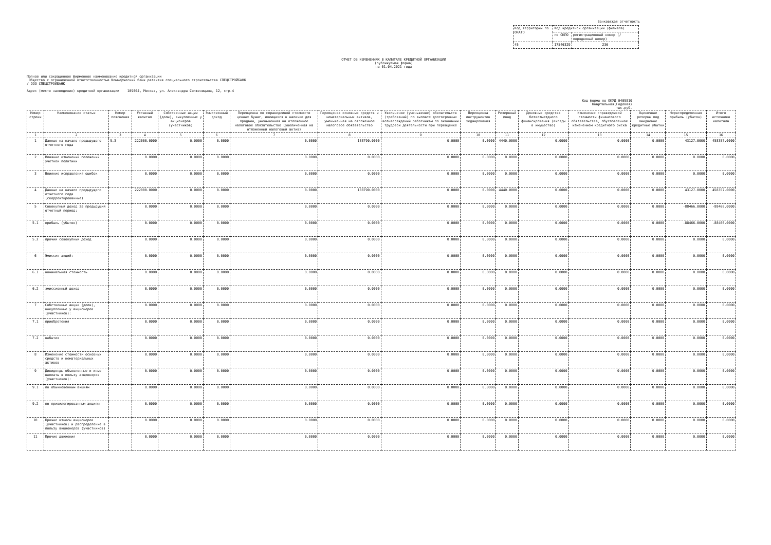Банковская отчетность
| Код территории по ОКАТО | Код кредитной организации (филиала) | |
| | по ОКПО | регистрационный номер (/порядковый номер) |
| 45 | 17546329 | 236 |
ОТЧЕТ ОБ ИЗМЕНЕНИЯХ В КАПИТАЛЕ КРЕДИТНОЙ ОРГАНИЗАЦИИ
(публикуемая форма)
на 01.04.2021 года
Полное или сокращенное фирменное наименование кредитной организации
Общество с ограниченной ответственностью Коммерческий банк развития специального строительства СПЕЦСТРОЙБАНК
/ ООО СПЕЦСТРОЙБАНК
Адрес (место нахождения) кредитной организации 109004, Москва, ул. Александра Солженицына, 12, стр.4
Код формы по ОКУД 0409810
Квартальная(Годовая)
тыс.руб.
| Номер строки | Наименование статьи | Номер пояснения | Уставный капитал | Собственные акции (доли), выкупленные у акционеров (участников) | Эмиссионный доход | Переоценка по справедливой стоимости ценных бумаг, имеющихся в наличии для продажи, уменьшенная на отложенное налоговое обязательство (увеличенная на отложенный налоговый актив) | Переоценка основных средств и нематериальных активов, уменьшенная на отложенное налоговое обязательство | Увеличение (уменьшение) обязательств (требований) по выплате долгосрочных вознаграждений работникам по окончании трудовой деятельности при переоценке | Переоценка инструментов хеджирования | Резервный фонд | Денежные средства безвозмездного финансирования (вклады в имущество) | Изменение справедливой стоимости финансового обязательства, обусловленное изменением кредитного риска | Оценочные резервы под ожидаемые кредитные убытки | Нераспределенная прибыль (убыток) | Итого источники капитала |
| --- | --- | --- | --- | --- | --- | --- | --- | --- | --- | --- | --- | --- | --- | --- | --- |
| 1 | 2 | 3 | 4 | 5 | 6 | 7 | 8 | 9 | 10 | 11 | 12 | 13 | 14 | 15 | 16 |
| 1 | Данные на начало предыдущего отчетного года | 9.3 | 222000.0000 | 0.0000 | 0.0000 | 0.0000 | 188790.0000 | 0.0000 | 0.0000 | 4440.0000 | 0.0000 | 0.0000 | 0.0000 | 43127.0000 | 458357.0000 |
| 2 | Влияние изменений положений учетной политики | | 0.0000 | 0.0000 | 0.0000 | 0.0000 | 0.0000 | 0.0000 | 0.0000 | 0.0000 | 0.0000 | 0.0000 | 0.0000 | 0.0000 | 0.0000 |
| 3 | Влияние исправления ошибок | | 0.0000 | 0.0000 | 0.0000 | 0.0000 | 0.0000 | 0.0000 | 0.0000 | 0.0000 | 0.0000 | 0.0000 | 0.0000 | 0.0000 | 0.0000 |
| 4 | Данные на начало предыдущего отчетного года (скорректированные) | | 222000.0000 | 0.0000 | 0.0000 | 0.0000 | 188790.0000 | 0.0000 | 0.0000 | 4440.0000 | 0.0000 | 0.0000 | 0.0000 | 43127.0000 | 458357.0000 |
| 5 | Совокупный доход за предыдущий отчетный период: | | 0.0000 | 0.0000 | 0.0000 | 0.0000 | 0.0000 | 0.0000 | 0.0000 | 0.0000 | 0.0000 | 0.0000 | 0.0000 | -88466.0000 | -88466.0000 |
| 5.1 | прибыль (убыток) | | 0.0000 | 0.0000 | 0.0000 | 0.0000 | 0.0000 | 0.0000 | 0.0000 | 0.0000 | 0.0000 | 0.0000 | 0.0000 | -88466.0000 | -88466.0000 |
| 5.2 | прочий совокупный доход | | 0.0000 | 0.0000 | 0.0000 | 0.0000 | 0.0000 | 0.0000 | 0.0000 | 0.0000 | 0.0000 | 0.0000 | 0.0000 | 0.0000 | 0.0000 |
| 6 | Эмиссия акций: | | 0.0000 | 0.0000 | 0.0000 | 0.0000 | 0.0000 | 0.0000 | 0.0000 | 0.0000 | 0.0000 | 0.0000 | 0.0000 | 0.0000 | 0.0000 |
| 6.1 | номинальная стоимость | | 0.0000 | 0.0000 | 0.0000 | 0.0000 | 0.0000 | 0.0000 | 0.0000 | 0.0000 | 0.0000 | 0.0000 | 0.0000 | 0.0000 | 0.0000 |
| 6.2 | эмиссионный доход | | 0.0000 | 0.0000 | 0.0000 | 0.0000 | 0.0000 | 0.0000 | 0.0000 | 0.0000 | 0.0000 | 0.0000 | 0.0000 | 0.0000 | 0.0000 |
| 7 | Собственные акции (доли), выкупленные у акционеров (участников): | | 0.0000 | 0.0000 | 0.0000 | 0.0000 | 0.0000 | 0.0000 | 0.0000 | 0.0000 | 0.0000 | 0.0000 | 0.0000 | 0.0000 | 0.0000 |
| 7.1 | приобретения | | 0.0000 | 0.0000 | 0.0000 | 0.0000 | 0.0000 | 0.0000 | 0.0000 | 0.0000 | 0.0000 | 0.0000 | 0.0000 | 0.0000 | 0.0000 |
| 7.2 | выбытия | | 0.0000 | 0.0000 | 0.0000 | 0.0000 | 0.0000 | 0.0000 | 0.0000 | 0.0000 | 0.0000 | 0.0000 | 0.0000 | 0.0000 | 0.0000 |
| 8 | Изменение стоимости основных средств и нематериальных активов | | 0.0000 | 0.0000 | 0.0000 | 0.0000 | 0.0000 | 0.0000 | 0.0000 | 0.0000 | 0.0000 | 0.0000 | 0.0000 | 0.0000 | 0.0000 |
| 9 | Дивиденды объявленные и иные выплаты в пользу акционеров (участников): | | 0.0000 | 0.0000 | 0.0000 | 0.0000 | 0.0000 | 0.0000 | 0.0000 | 0.0000 | 0.0000 | 0.0000 | 0.0000 | 0.0000 | 0.0000 |
| 9.1 | по обыкновенным акциям | | 0.0000 | 0.0000 | 0.0000 | 0.0000 | 0.0000 | 0.0000 | 0.0000 | 0.0000 | 0.0000 | 0.0000 | 0.0000 | 0.0000 | 0.0000 |
| 9.2 | по привилегированным акциям | | 0.0000 | 0.0000 | 0.0000 | 0.0000 | 0.0000 | 0.0000 | 0.0000 | 0.0000 | 0.0000 | 0.0000 | 0.0000 | 0.0000 | 0.0000 |
| 10 | Прочие взносы акционеров (участников) и распределение в пользу акционеров (участников) | | 0.0000 | 0.0000 | 0.0000 | 0.0000 | 0.0000 | 0.0000 | 0.0000 | 0.0000 | 0.0000 | 0.0000 | 0.0000 | 0.0000 | 0.0000 |
| 11 | Прочие движения | | 0.0000 | 0.0000 | 0.0000 | 0.0000 | 0.0000 | 0.0000 | 0.0000 | 0.0000 | 0.0000 | 0.0000 | 0.0000 | 0.0000 | 0.0000 |